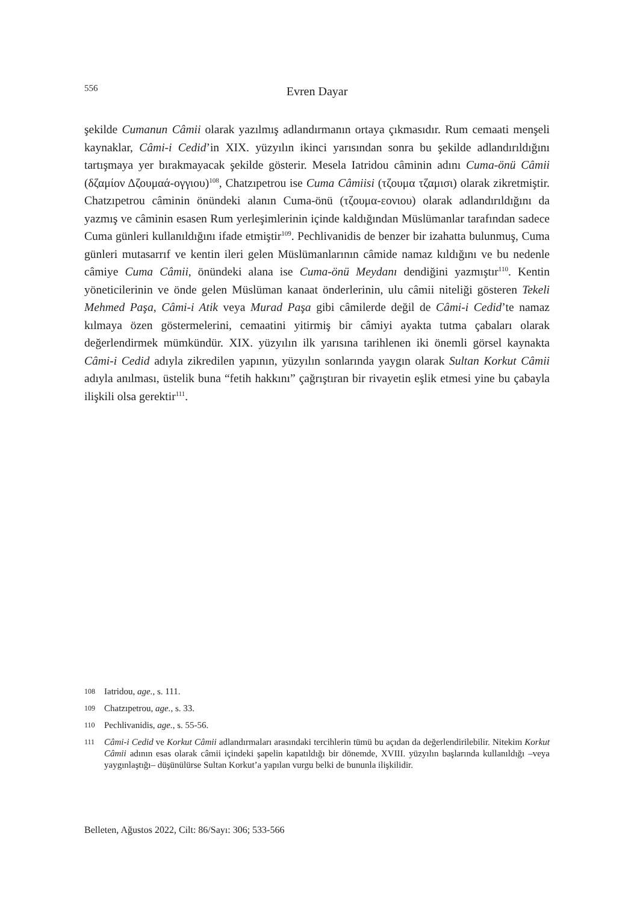556
Evren Dayar
şekilde Cumanun Câmii olarak yazılmış adlandırmanın ortaya çıkmasıdır. Rum cemaati menşeli kaynaklar, Câmi-i Cedid’in XIX. yüzyılın ikinci yarısından sonra bu şekilde adlandırıldığını tartışmaya yer bırakmayacak şekilde gösterir. Mesela Iatridou câminin adını Cuma-önü Câmii (δζαμίον Δζουμαά-ογγιου)<sup>108</sup>, Chatzıpetrou ise Cuma Câmiisi (τζουμα τζαμισι) olarak zikretmiştir. Chatzıpetrou câminin önündeki alanın Cuma-önü (τζουμα-εονιου) olarak adlandırıldığını da yazmış ve câminin esasen Rum yerleşimlerinin içinde kaldığından Müslümanlar tarafından sadece Cuma günleri kullanıldığını ifade etmiştir<sup>109</sup>. Pechlivanidis de benzer bir izahatta bulunmuş, Cuma günleri mutasarrıf ve kentin ileri gelen Müslümanlarının câmide namaz kıldığını ve bu nedenle câmiye Cuma Câmii, önündeki alana ise Cuma-önü Meydanı dendiğini yazmıştır<sup>110</sup>. Kentin yöneticilerinin ve önde gelen Müslüman kanaat önderlerinin, ulu câmii niteliği gösteren Tekeli Mehmed Paşa, Câmi-i Atik veya Murad Paşa gibi câmilerde değil de Câmi-i Cedid’te namaz kılmaya özen göstermelerini, cemaatini yitirmiş bir câmiyi ayakta tutma çabaları olarak değerlendirmek mümkündür. XIX. yüzyılın ilk yarısına tarihlenen iki önemli görsel kaynakta Câmi-i Cedid adıyla zikredilen yapının, yüzyılın sonlarında yaygın olarak Sultan Korkut Câmii adıyla anılması, üstelik buna “fetih hakkını” çağrıştıran bir rivayetin eşlik etmesi yine bu çabayla ilişkili olsa gerektir<sup>111</sup>.
108 Iatridou, age., s. 111.
109 Chatzıpetrou, age., s. 33.
110 Pechlivanidis, age., s. 55-56.
111 Câmi-i Cedid ve Korkut Câmii adlandırmaları arasındaki tercihlerin tümü bu açıdan da değerlendirilebilir. Nitekim Korkut Câmii adının esas olarak câmii içindeki şapelin kapatıldığı bir dönemde, XVIII. yüzyılın başlarında kullanıldığı –veya yaygınlaştığı– düşünülürse Sultan Korkut’a yapılan vurgu belki de bununla ilişkilidir.
Belleten, Ağustos 2022, Cilt: 86/Sayı: 306; 533-566